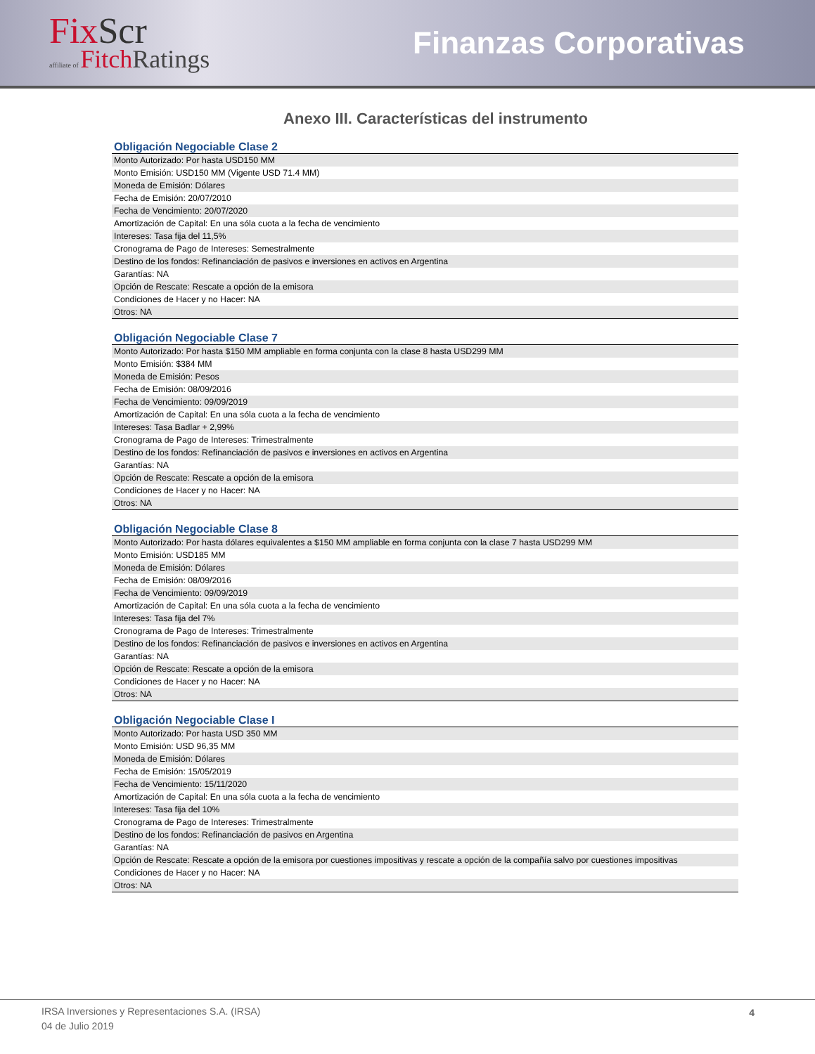FixScr
affiliate of FitchRatings
Finanzas Corporativas
Anexo III. Características del instrumento
Obligación Negociable Clase 2
| Monto Autorizado: Por hasta USD150 MM |
| Monto Emisión: USD150 MM (Vigente USD 71.4 MM) |
| Moneda de Emisión: Dólares |
| Fecha de Emisión: 20/07/2010 |
| Fecha de Vencimiento: 20/07/2020 |
| Amortización de Capital: En una sóla cuota a la fecha de vencimiento |
| Intereses: Tasa fija del 11,5% |
| Cronograma de Pago de Intereses: Semestralmente |
| Destino de los fondos: Refinanciación de pasivos e inversiones en activos en Argentina |
| Garantías: NA |
| Opción de Rescate: Rescate a opción de la emisora |
| Condiciones de Hacer y no Hacer: NA |
| Otros: NA |
Obligación Negociable Clase 7
| Monto Autorizado: Por hasta $150 MM ampliable en forma conjunta con la clase 8 hasta USD299 MM |
| Monto Emisión: $384 MM |
| Moneda de Emisión: Pesos |
| Fecha de Emisión: 08/09/2016 |
| Fecha de Vencimiento: 09/09/2019 |
| Amortización de Capital: En una sóla cuota a la fecha de vencimiento |
| Intereses: Tasa Badlar + 2,99% |
| Cronograma de Pago de Intereses: Trimestralmente |
| Destino de los fondos: Refinanciación de pasivos e inversiones en activos en Argentina |
| Garantías: NA |
| Opción de Rescate: Rescate a opción de la emisora |
| Condiciones de Hacer y no Hacer: NA |
| Otros: NA |
Obligación Negociable Clase 8
| Monto Autorizado: Por hasta dólares equivalentes a $150 MM ampliable en forma conjunta con la clase 7 hasta USD299 MM |
| Monto Emisión: USD185 MM |
| Moneda de Emisión: Dólares |
| Fecha de Emisión: 08/09/2016 |
| Fecha de Vencimiento: 09/09/2019 |
| Amortización de Capital: En una sóla cuota a la fecha de vencimiento |
| Intereses: Tasa fija del 7% |
| Cronograma de Pago de Intereses: Trimestralmente |
| Destino de los fondos: Refinanciación de pasivos e inversiones en activos en Argentina |
| Garantías: NA |
| Opción de Rescate: Rescate a opción de la emisora |
| Condiciones de Hacer y no Hacer: NA |
| Otros: NA |
Obligación Negociable Clase I
| Monto Autorizado: Por hasta USD 350 MM |
| Monto Emisión: USD 96,35 MM |
| Moneda de Emisión: Dólares |
| Fecha de Emisión: 15/05/2019 |
| Fecha de Vencimiento: 15/11/2020 |
| Amortización de Capital: En una sóla cuota a la fecha de vencimiento |
| Intereses: Tasa fija del 10% |
| Cronograma de Pago de Intereses: Trimestralmente |
| Destino de los fondos: Refinanciación de pasivos en Argentina |
| Garantías: NA |
| Opción de Rescate: Rescate a opción de la emisora por cuestiones impositivas y rescate a opción de la compañía salvo por cuestiones impositivas |
| Condiciones de Hacer y no Hacer: NA |
| Otros: NA |
IRSA Inversiones y Representaciones S.A. (IRSA)
04 de Julio 2019
4